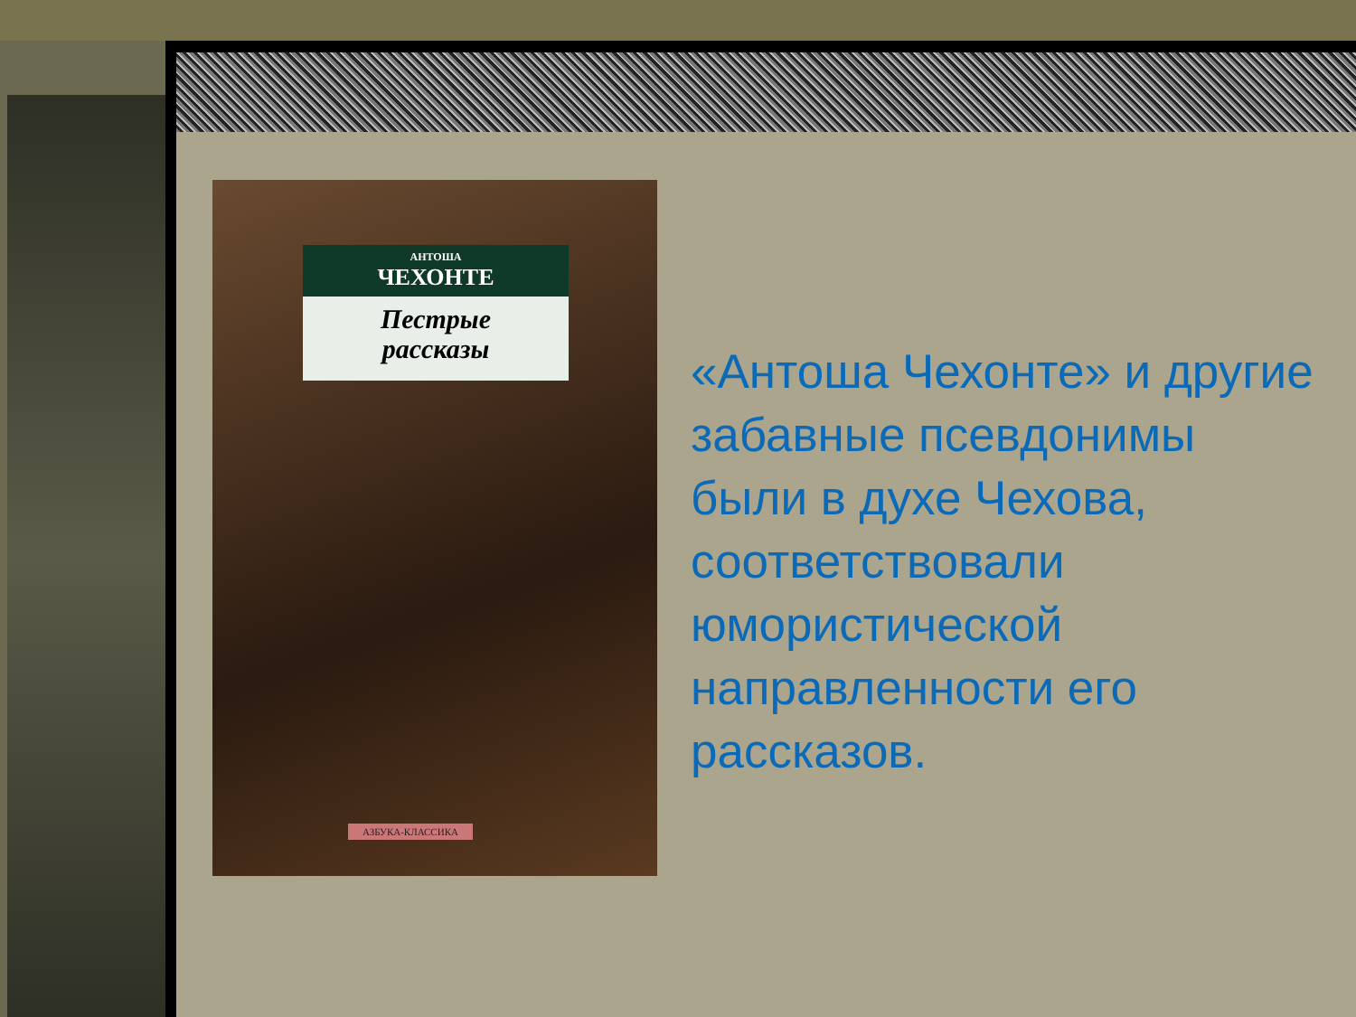АНТОША
ЧЕХОНТЕ
Пестрые
рассказы
АЗБУКА-КЛАССИКА
«Антоша Чехонте» и другие забавные псевдонимы были в духе Чехова, соответствовали юмористической направленности его рассказов.